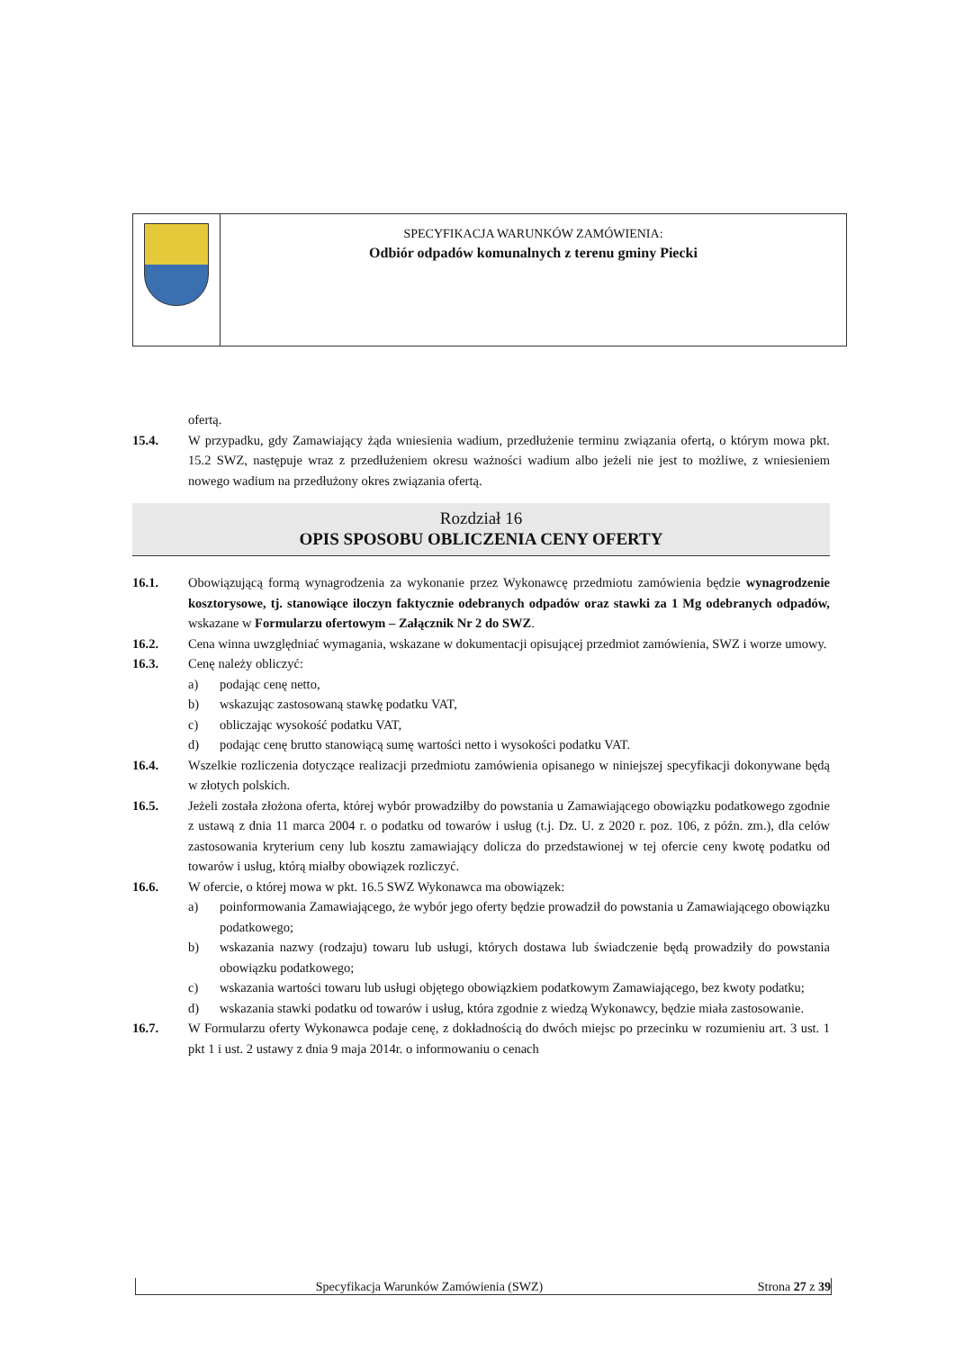SPECYFIKACJA WARUNKÓW ZAMÓWIENIA:
Odbiór odpadów komunalnych z terenu gminy Piecki
ofertą.
15.4. W przypadku, gdy Zamawiający żąda wniesienia wadium, przedłużenie terminu związania ofertą, o którym mowa pkt. 15.2 SWZ, następuje wraz z przedłużeniem okresu ważności wadium albo jeżeli nie jest to możliwe, z wniesieniem nowego wadium na przedłużony okres związania ofertą.
Rozdział 16
OPIS SPOSOBU OBLICZENIA CENY OFERTY
16.1. Obowiązującą formą wynagrodzenia za wykonanie przez Wykonawcę przedmiotu zamówienia będzie wynagrodzenie kosztorysowe, tj. stanowiące iloczyn faktycznie odebranych odpadów oraz stawki za 1 Mg odebranych odpadów, wskazane w Formularzu ofertowym – Załącznik Nr 2 do SWZ.
16.2. Cena winna uwzględniać wymagania, wskazane w dokumentacji opisującej przedmiot zamówienia, SWZ i worze umowy.
16.3. Cenę należy obliczyć:
a) podając cenę netto,
b) wskazując zastosowaną stawkę podatku VAT,
c) obliczając wysokość podatku VAT,
d) podając cenę brutto stanowiącą sumę wartości netto i wysokości podatku VAT.
16.4. Wszelkie rozliczenia dotyczące realizacji przedmiotu zamówienia opisanego w niniejszej specyfikacji dokonywane będą w złotych polskich.
16.5. Jeżeli została złożona oferta, której wybór prowadziłby do powstania u Zamawiającego obowiązku podatkowego zgodnie z ustawą z dnia 11 marca 2004 r. o podatku od towarów i usług (t.j. Dz. U. z 2020 r. poz. 106, z późn. zm.), dla celów zastosowania kryterium ceny lub kosztu zamawiający dolicza do przedstawionej w tej ofercie ceny kwotę podatku od towarów i usług, którą miałby obowiązek rozliczyć.
16.6. W ofercie, o której mowa w pkt. 16.5 SWZ Wykonawca ma obowiązek:
a) poinformowania Zamawiającego, że wybór jego oferty będzie prowadził do powstania u Zamawiającego obowiązku podatkowego;
b) wskazania nazwy (rodzaju) towaru lub usługi, których dostawa lub świadczenie będą prowadziły do powstania obowiązku podatkowego;
c) wskazania wartości towaru lub usługi objętego obowiązkiem podatkowym Zamawiającego, bez kwoty podatku;
d) wskazania stawki podatku od towarów i usług, która zgodnie z wiedzą Wykonawcy, będzie miała zastosowanie.
16.7. W Formularzu oferty Wykonawca podaje cenę, z dokładnością do dwóch miejsc po przecinku w rozumieniu art. 3 ust. 1 pkt 1 i ust. 2 ustawy z dnia 9 maja 2014r. o informowaniu o cenach
Specyfikacja Warunków Zamówienia (SWZ) Strona 27 z 39